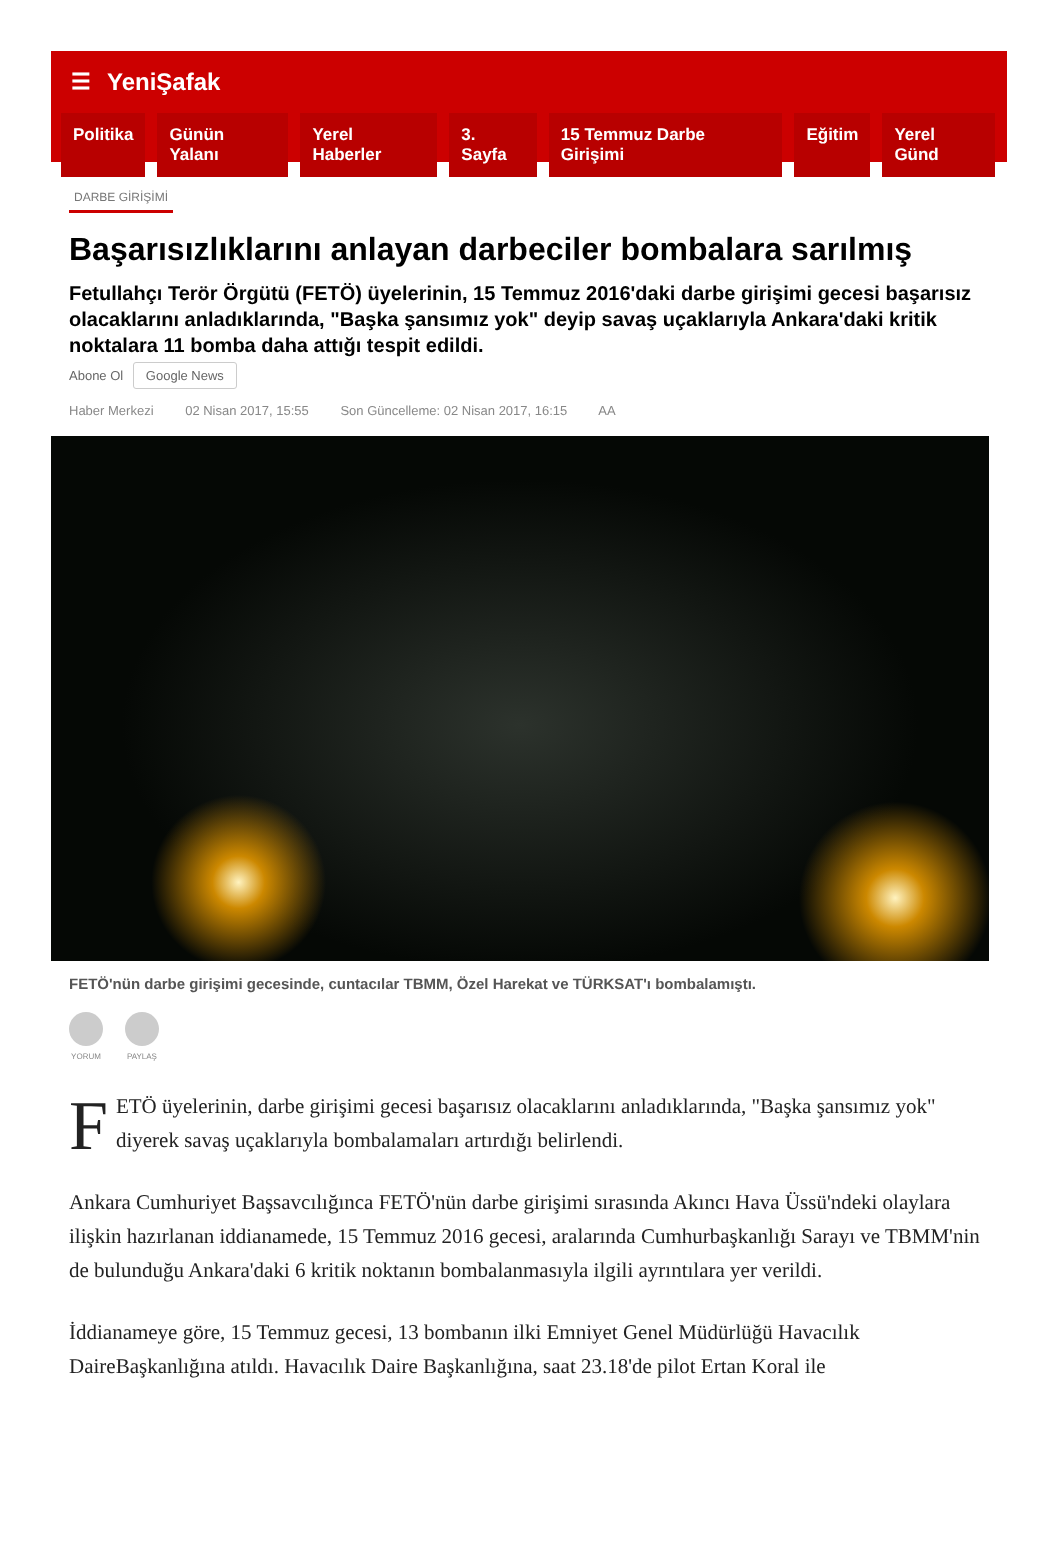☰ YeniŞafak
Politika Günün Yalanı Yerel Haberler 3. Sayfa 15 Temmuz Darbe Girişimi Eğitim Yerel Günd
DARBE GİRİŞİMİ
Başarısızlıklarını anlayan darbeciler bombalara sarılmış
Fetullahçı Terör Örgütü (FETÖ) üyelerinin, 15 Temmuz 2016'daki darbe girişimi gecesi başarısız olacaklarını anladıklarında, "Başka şansımız yok" deyip savaş uçaklarıyla Ankara'daki kritik noktalara 11 bomba daha attığı tespit edildi.
Abone Ol Google News
Haber Merkezi 02 Nisan 2017, 15:55 Son Güncelleme: 02 Nisan 2017, 16:15 AA
FETÖ'nün darbe girişimi gecesinde, cuntacılar TBMM, Özel Harekat ve TÜRKSAT'ı bombalamıştı.
YORUM PAYLAŞ
FETÖ üyelerinin, darbe girişimi gecesi başarısız olacaklarını anladıklarında, "Başka şansımız yok" diyerek savaş uçaklarıyla bombalamaları artırdığı belirlendi.
Ankara Cumhuriyet Başsavcılığınca FETÖ'nün darbe girişimi sırasında Akıncı Hava Üssü'ndeki olaylara ilişkin hazırlanan iddianamede, 15 Temmuz 2016 gecesi, aralarında Cumhurbaşkanlığı Sarayı ve TBMM'nin de bulunduğu Ankara'daki 6 kritik noktanın bombalanmasıyla ilgili ayrıntılara yer verildi.
İddianameye göre, 15 Temmuz gecesi, 13 bombanın ilki Emniyet Genel Müdürlüğü Havacılık DaireBaşkanlığına atıldı. Havacılık Daire Başkanlığına, saat 23.18'de pilot Ertan Koral ile